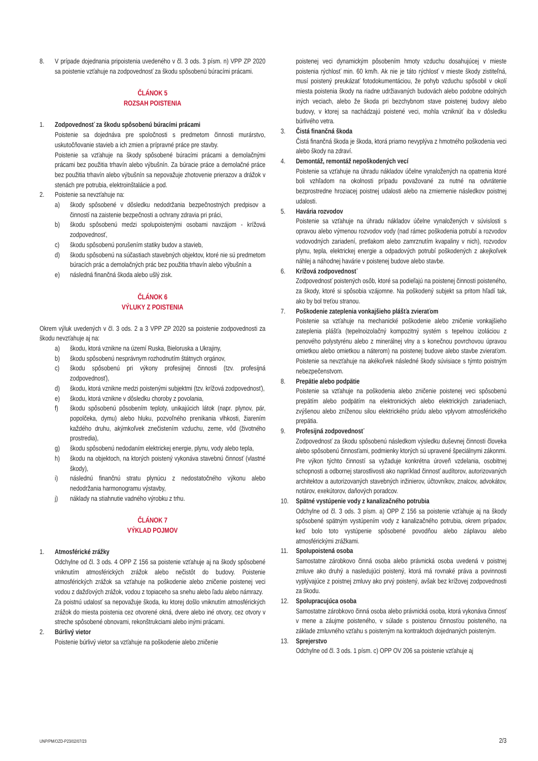8. V prípade dojednania pripoistenia uvedeného v čl. 3 ods. 3 písm. n) VPP ZP 2020 sa poistenie vzťahuje na zodpovednosť za škodu spôsobenú búracími prácami.
ČLÁNOK 5
ROZSAH POISTENIA
1. Zodpovednosť za škodu spôsobenú búracími prácami
Poistenie sa dojednáva pre spoločnosti s predmetom činnosti murárstvo, uskutočňovanie stavieb a ich zmien a prípravné práce pre stavby.
Poistenie sa vzťahuje na škody spôsobené búracími prácami a demolačnými prácami bez použitia trhavín alebo výbušnín. Za búracie práce a demolačné práce bez použitia trhavín alebo výbušnín sa nepovažuje zhotovenie prierazov a drážok v stenách pre potrubia, elektroinštalácie a pod.
2. Poistenie sa nevzťahuje na:
a) škody spôsobené v dôsledku nedodržania bezpečnostných predpisov a činností na zaistenie bezpečnosti a ochrany zdravia pri práci,
b) škodu spôsobenú medzi spolupoistenými osobami navzájom - krížová zodpovednosť,
c) škodu spôsobenú porušením statiky budov a stavieb,
d) škodu spôsobenú na súčastiach stavebných objektov, ktoré nie sú predmetom búracích prác a demolačných prác bez použitia trhavín alebo výbušnín a
e) následná finančná škoda alebo ušlý zisk.
ČLÁNOK 6
VÝLUKY Z POISTENIA
Okrem výluk uvedených v čl. 3 ods. 2 a 3 VPP ZP 2020 sa poistenie zodpovednosti za škodu nevzťahuje aj na:
a) škodu, ktorá vznikne na území Ruska, Bieloruska a Ukrajiny,
b) škodu spôsobenú nesprávnym rozhodnutím štátnych orgánov,
c) škodu spôsobenú pri výkony profesijnej činnosti (tzv. profesijná zodpovednosť),
d) škodu, ktorá vznikne medzi poistenými subjektmi (tzv. krížová zodpovednosť),
e) škodu, ktorá vznikne v dôsledku choroby z povolania,
f) škodu spôsobenú pôsobením teploty, unikajúcich látok (napr. plynov, pár, popolčeka, dymu) alebo hluku, pozvoľného prenikania vlhkosti, žiarením každého druhu, akýmkoľvek znečistením vzduchu, zeme, vôd (životného prostredia),
g) škodu spôsobenú nedodaním elektrickej energie, plynu, vody alebo tepla,
h) škodu na objektoch, na ktorých poistený vykonáva stavebnú činnosť (vlastné škody),
i) následnú finančnú stratu plynúcu z nedostatočného výkonu alebo nedodržania harmonogramu výstavby,
j) náklady na stiahnutie vadného výrobku z trhu.
ČLÁNOK 7
VÝKLAD POJMOV
1. Atmosférické zrážky
Odchylne od čl. 3 ods. 4 OPP Z 156 sa poistenie vzťahuje aj na škody spôsobené vniknutím atmosférických zrážok alebo nečistôt do budovy. Poistenie atmosférických zrážok sa vzťahuje na poškodenie alebo zničenie poistenej veci vodou z dažďových zrážok, vodou z topiaceho sa snehu alebo ľadu alebo námrazy.
Za poistnú udalosť sa nepovažuje škoda, ku ktorej došlo vniknutím atmosférických zrážok do miesta poistenia cez otvorené okná, dvere alebo iné otvory, cez otvory v streche spôsobené obnovami, rekonštrukciami alebo inými prácami.
2. Búrlivý vietor
Poistenie búrlivý vietor sa vzťahuje na poškodenie alebo zničenie
poistenej veci dynamickým pôsobením hmoty vzduchu dosahujúcej v mieste poistenia rýchlosť min. 60 km/h. Ak nie je táto rýchlosť v mieste škody zistiteľná, musí poistený preukázať fotodokumentáciou, že pohyb vzduchu spôsobil v okolí miesta poistenia škody na riadne udržiavaných budovách alebo podobne odolných iných veciach, alebo že škoda pri bezchybnom stave poistenej budovy alebo budovy, v ktorej sa nachádzajú poistené veci, mohla vzniknúť iba v dôsledku búrlivého vetra.
3. Čistá finančná škoda
Čistá finančná škoda je škoda, ktorá priamo nevyplýva z hmotného poškodenia veci alebo škody na zdraví.
4. Demontáž, remontáž nepoškodených vecí
Poistenie sa vzťahuje na úhradu nákladov účelne vynaložených na opatrenia ktoré boli vzhľadom na okolnosti prípadu považované za nutné na odvrátenie bezprostredne hroziacej poistnej udalosti alebo na zmiernenie následkov poistnej udalosti.
5. Havária rozvodov
Poistenie sa vzťahuje na úhradu nákladov účelne vynaložených v súvislosti s opravou alebo výmenou rozvodov vody (nad rámec poškodenia potrubí a rozvodov vodovodných zariadení, pretlakom alebo zamrznutím kvapaliny v nich), rozvodov plynu, tepla, elektrickej energie a odpadových potrubí poškodených z akejkoľvek náhlej a náhodnej havárie v poistenej budove alebo stavbe.
6. Krížová zodpovednosť
Zodpovednosť poistených osôb, ktoré sa podieľajú na poistenej činnosti poisteného, za škody, ktoré si spôsobia vzájomne. Na poškodený subjekt sa pritom hľadí tak, ako by bol treťou stranou.
7. Poškodenie zateplenia vonkajšieho plášťa zvieraťom
Poistenie sa vzťahuje na mechanické poškodenie alebo zničenie vonkajšieho zateplenia plášťa (tepelnoizolačný kompozitný systém s tepelnou izoláciou z penového polystyrénu alebo z minerálnej vlny a s konečnou povrchovou úpravou omietkou alebo omietkou a náterom) na poistenej budove alebo stavbe zvieraťom. Poistenie sa nevzťahuje na akékoľvek následné škody súvisiace s týmto poistným nebezpečenstvom.
8. Prepätie alebo podpätie
Poistenie sa vzťahuje na poškodenia alebo zničenie poistenej veci spôsobenú prepätím alebo podpätím na elektronických alebo elektrických zariadeniach, zvýšenou alebo zníženou silou elektrického prúdu alebo vplyvom atmosférického prepätia.
9. Profesijná zodpovednosť
Zodpovednosť za škodu spôsobenú následkom výsledku duševnej činnosti človeka alebo spôsobenú činnosťami, podmienky ktorých sú upravené špeciálnymi zákonmi. Pre výkon týchto činností sa vyžaduje konkrétna úroveň vzdelania, osobitnej schopnosti a odbornej starostlivosti ako napríklad činnosť audítorov, autorizovaných architektov a autorizovaných stavebných inžinierov, účtovníkov, znalcov, advokátov, notárov, exekútorov, daňových poradcov.
10. Spätné vystúpenie vody z kanalizačného potrubia
Odchylne od čl. 3 ods. 3 písm. a) OPP Z 156 sa poistenie vzťahuje aj na škody spôsobené spätným vystúpením vody z kanalizačného potrubia, okrem prípadov, keď bolo toto vystúpenie spôsobené povodňou alebo záplavou alebo atmosférickými zrážkami.
11. Spolupoistená osoba
Samostatne zárobkovo činná osoba alebo právnická osoba uvedená v poistnej zmluve ako druhý a nasledujúci poistený, ktorá má rovnaké práva a povinnosti vyplývajúce z poistnej zmluvy ako prvý poistený, avšak bez krížovej zodpovednosti za škodu.
12. Spolupracujúca osoba
Samostatne zárobkovo činná osoba alebo právnická osoba, ktorá vykonáva činnosť v mene a záujme poisteného, v súlade s poistenou činnosťou poisteného, na základe zmluvného vzťahu s poisteným na kontraktoch dojednaných poisteným.
13. Sprejerstvo
Odchylne od čl. 3 ods. 1 písm. c) OPP OV 206 sa poistenie vzťahuje aj
UNP/PM/OZD-P23/02/07/23 2/3